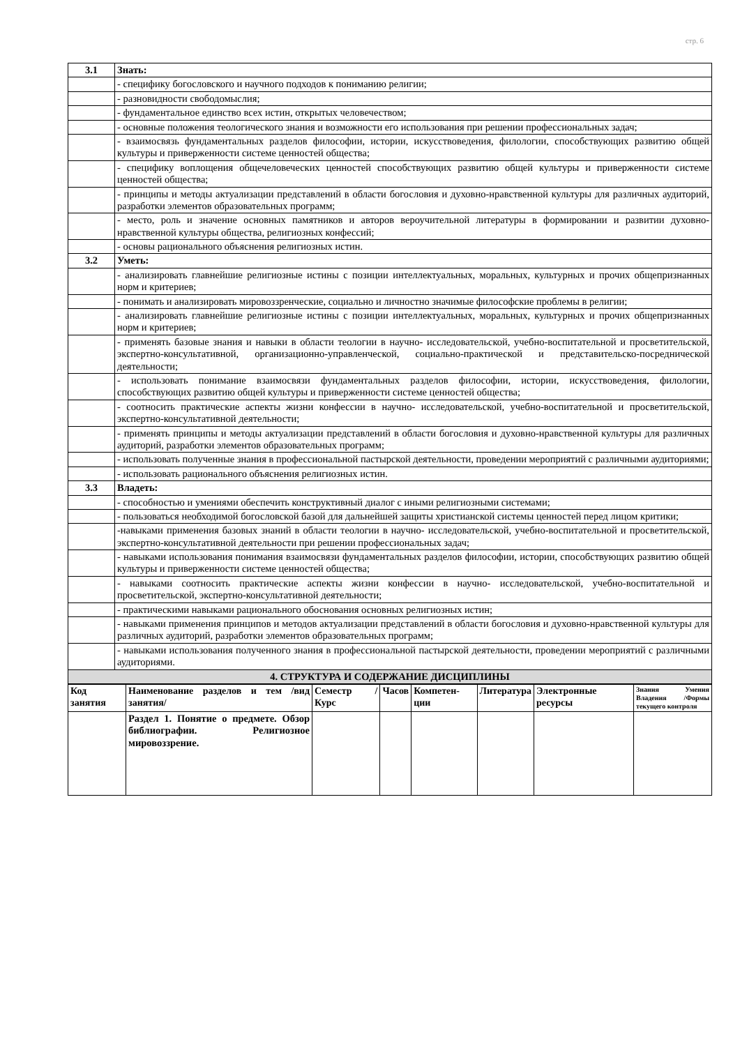стр. 6
| 3.1 | Знать: |
| | - специфику богословского и научного подходов к пониманию религии; |
| | - разновидности свободомыслия; |
| | - фундаментальное единство всех истин, открытых человечеством; |
| | - основные положения теологического знания и возможности его использования при решении профессиональных задач; |
| | - взаимосвязь фундаментальных разделов философии, истории, искусствоведения, филологии, способствующих развитию общей культуры и приверженности системе ценностей общества; |
| | - специфику воплощения общечеловеческих ценностей способствующих развитию общей культуры и приверженности системе ценностей общества; |
| | - принципы и методы актуализации представлений в области богословия и духовно-нравственной культуры для различных аудиторий, разработки элементов образовательных программ; |
| | - место, роль и значение основных памятников и авторов вероучительной литературы в формировании и развитии духовно-нравственной культуры общества, религиозных конфессий; |
| | - основы рационального объяснения религиозных истин. |
| 3.2 | Уметь: |
| | - анализировать главнейшие религиозные истины с позиции интеллектуальных, моральных, культурных и прочих общепризнанных норм и критериев; |
| | - понимать и анализировать мировоззренческие, социально и личностно значимые философские проблемы в религии; |
| | - анализировать главнейшие религиозные истины с позиции интеллектуальных, моральных, культурных и прочих общепризнанных норм и критериев; |
| | - применять базовые знания и навыки в области теологии в научно- исследовательской, учебно-воспитательной и просветительской, экспертно-консультативной, организационно-управленческой, социально-практической и представительско-посреднической деятельности; |
| | - использовать понимание взаимосвязи фундаментальных разделов философии, истории, искусствоведения, филологии, способствующих развитию общей культуры и приверженности системе ценностей общества; |
| | - соотносить практические аспекты жизни конфессии в научно- исследовательской, учебно-воспитательной и просветительской, экспертно-консультативной деятельности; |
| | - применять принципы и методы актуализации представлений в области богословия и духовно-нравственной культуры для различных аудиторий, разработки элементов образовательных программ; |
| | - использовать полученные знания в профессиональной пастырской деятельности, проведении мероприятий с различными аудиториями; |
| | - использовать рационального объяснения религиозных истин. |
| 3.3 | Владеть: |
| | - способностью и умениями обеспечить конструктивный диалог с иными религиозными системами; |
| | - пользоваться необходимой богословской базой для дальнейшей защиты христианской системы ценностей перед лицом критики; |
| | -навыками применения базовых знаний в области теологии в научно- исследовательской, учебно-воспитательной и просветительской, экспертно-консультативной деятельности при решении профессиональных задач; |
| | - навыками использования понимания взаимосвязи фундаментальных разделов философии, истории, способствующих развитию общей культуры и приверженности системе ценностей общества; |
| | - навыками соотносить практические аспекты жизни конфессии в научно- исследовательской, учебно-воспитательной и просветительской, экспертно-консультативной деятельности; |
| | - практическими навыками рационального обоснования основных религиозных истин; |
| | - навыками применения принципов и методов актуализации представлений в области богословия и духовно-нравственной культуры для различных аудиторий, разработки элементов образовательных программ; |
| | - навыками использования полученного знания в профессиональной пастырской деятельности, проведении мероприятий с различными аудиториями. |
| 4. СТРУКТУРА И СОДЕРЖАНИЕ ДИСЦИПЛИНЫ | |
| Код занятия | Наименование разделов и тем /вид занятия/ | Семестр / Курс | Часов | Компетен-ции | Литература | Электронные ресурсы | Знания Умения Владения /Формы текущего контроля |
| --- | --- | --- | --- | --- | --- | --- | --- |
| | Раздел 1. Понятие о предмете. Обзор библиографии. Религиозное мировоззрение. | | | | | | |